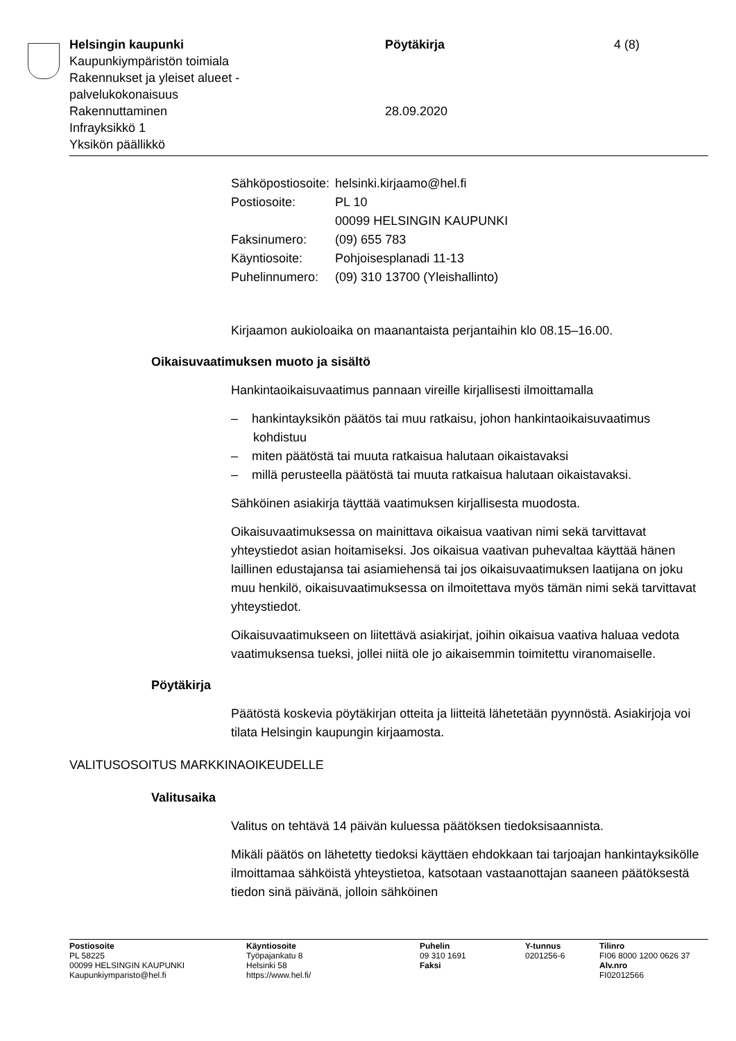Helsingin kaupunki
Kaupunkiympäristön toimiala
Rakennukset ja yleiset alueet -
palvelukokonaisuus
Rakennuttaminen
Infrayksikkö 1
Yksikön päällikkö
Pöytäkirja
28.09.2020
4 (8)
| Sähköpostiosoite: | helsinki.kirjaamo@hel.fi |
| Postiosoite: | PL 10 00099 HELSINGIN KAUPUNKI |
| Faksinumero: | (09) 655 783 |
| Käyntiosoite: | Pohjoisesplanadi 11-13 |
| Puhelinnumero: | (09) 310 13700 (Yleishallinto) |
Kirjaamon aukioloaika on maanantaista perjantaihin klo 08.15–16.00.
Oikaisuvaatimuksen muoto ja sisältö
Hankintaoikaisuvaatimus pannaan vireille kirjallisesti ilmoittamalla
– hankintayksikön päätös tai muu ratkaisu, johon hankintaoikaisuvaatimus kohdistuu
– miten päätöstä tai muuta ratkaisua halutaan oikaistavaksi
– millä perusteella päätöstä tai muuta ratkaisua halutaan oikaistavaksi.
Sähköinen asiakirja täyttää vaatimuksen kirjallisesta muodosta.
Oikaisuvaatimuksessa on mainittava oikaisua vaativan nimi sekä tarvittavat yhteystiedot asian hoitamiseksi. Jos oikaisua vaativan puhevaltaa käyttää hänen laillinen edustajansa tai asiamiehensä tai jos oikaisuvaatimuksen laatijana on joku muu henkilö, oikaisuvaatimuksessa on ilmoitettava myös tämän nimi sekä tarvittavat yhteystiedot.
Oikaisuvaatimukseen on liitettävä asiakirjat, joihin oikaisua vaativa haluaa vedota vaatimuksensa tueksi, jollei niitä ole jo aikaisemmin toimitettu viranomaiselle.
Pöytäkirja
Päätöstä koskevia pöytäkirjan otteita ja liitteitä lähetetään pyynnöstä. Asiakirjoja voi tilata Helsingin kaupungin kirjaamosta.
VALITUSOSOITUS MARKKINAOIKEUDELLE
Valitusaika
Valitus on tehtävä 14 päivän kuluessa päätöksen tiedoksisaannista.
Mikäli päätös on lähetetty tiedoksi käyttäen ehdokkaan tai tarjoajan hankintayksikölle ilmoittamaa sähköistä yhteystietoa, katsotaan vastaanottajan saaneen päätöksestä tiedon sinä päivänä, jolloin sähköinen
Postiosoite
PL 58225
00099 HELSINGIN KAUPUNKI
Kaupunkiymparisto@hel.fi
Käyntiosoite
Työpajankatu 8
Helsinki 58
https://www.hel.fi/
Puhelin
09 310 1691
Faksi
Y-tunnus
0201256-6
Tilinro
FI06 8000 1200 0626 37
Alv.nro
FI02012566